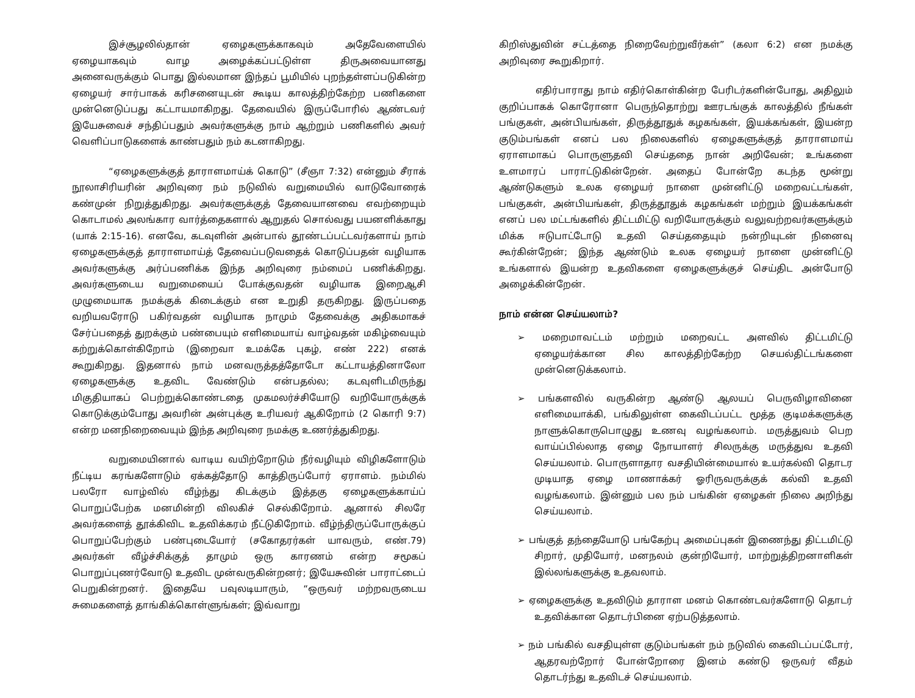இச்சூழலில்தான் ஏழைகளுக்காகவும் அதேவேளையில் ஏழையாகவும் வாழ அழைக்கப்பட்டுள்ள திருஅவையானது அனைவருக்கும் பொது இல்லமான இந்தப் பூமியில் புறந்தள்ளப்படுகின்ற ஏழையர் சார்பாகக் கரிசனையுடன் கூடிய காலத்திற்கேற்ற பணிகளை முன்னெடுப்பது கட்டாயமாகிறது. தேவையில் இருப்போரில் ஆண்டவர் இயேசுவைச் சந்திப்பதும் அவர்களுக்கு நாம் ஆற்றும் பணிகளில் அவர் வெளிப்பாடுகளைக் காண்பதும் நம் கடனாகிறது.
“ஏழைகளுக்குத் தாராளமாய்க் கொடு” (சீஞா 7:32) என்னும் சீராக் நூலாசிரியரின் அறிவுரை நம் நடுவில் வறுமையில் வாடுவோரைக் கண்முன் நிறுத்துகிறது. அவர்களுக்குத் தேவையானவை எவற்றையும் கொடாமல் அலங்கார வார்த்தைகளால் ஆறுதல் சொல்வது பயனளிக்காது (யாக் 2:15-16). எனவே, கடவுளின் அன்பால் தூண்டப்பட்டவர்களாய் நாம் ஏழைகளுக்குத் தாராளமாய்த் தேவைப்படுவதைக் கொடுப்பதன் வழியாக அவர்களுக்கு அர்ப்பணிக்க இந்த அறிவுரை நம்மைப் பணிக்கிறது. அவர்களுடைய வறுமையைப் போக்குவதன் வழியாக இறைஆசி முழுமையாக நமக்குக் கிடைக்கும் என உறுதி தருகிறது. இருப்பதை வறியவரோடு பகிர்வதன் வழியாக நாமும் தேவைக்கு அதிகமாகச் சேர்ப்பதைத் துறக்கும் பண்பையும் எளிமையாய் வாழ்வதன் மகிழ்வையும் கற்றுக்கொள்கிறோம் (இறைவா உமக்கே புகழ், எண் 222) எனக் கூறுகிறது. இதனால் நாம் மனவருத்தத்தோடோ கட்டாயத்தினாலோ ஏழைகளுக்கு உதவிட வேண்டும் என்பதல்ல; கடவுளிடமிருந்து மிகுதியாகப் பெற்றுக்கொண்டதை முகமலர்ச்சியோடு வறியோருக்குக் கொடுக்கும்போது அவரின் அன்புக்கு உரியவர் ஆகிறோம் (2 கொரி 9:7) என்ற மனநிறைவையும் இந்த அறிவுரை நமக்கு உணர்த்துகிறது.
வறுமையினால் வாடிய வயிற்றோடும் நீர்வழியும் விழிகளோடும் நீட்டிய கரங்களோடும் ஏக்கத்தோடு காத்திருப்போர் ஏராளம். நம்மில் பலரோ வாழ்வில் வீழ்ந்து கிடக்கும் இத்தகு ஏழைகளுக்காய்ப் பொறுப்பேற்க மனமின்றி விலகிச் செல்கிறோம். ஆனால் சிலரே அவர்களைத் தூக்கிவிட உதவிக்கரம் நீட்டுகிறோம். வீழ்ந்திருப்போருக்குப் பொறுப்பேற்கும் பண்புடையோர் (சகோதரர்கள் யாவரும், எண்.79) அவர்கள் வீழ்ச்சிக்குத் தாமும் ஒரு காரணம் என்ற சமூகப் பொறுப்புணர்வோடு உதவிட முன்வருகின்றனர்; இயேசுவின் பாராட்டைப் பெறுகின்றனர். இதையே பவுலடியாரும், “ஒருவர் மற்றவருடைய சுமைகளைத் தாங்கிக்கொள்ளுங்கள்; இவ்வாறு
கிறிஸ்துவின் சட்டத்தை நிறைவேற்றுவீர்கள்” (கலா 6:2) என நமக்கு அறிவுரை கூறுகிறார்.
எதிர்பாராது நாம் எதிர்கொள்கின்ற பேரிடர்களின்போது, அதிலும் குறிப்பாகக் கொரோனா பெருந்தொற்று ஊரடங்குக் காலத்தில் நீங்கள் பங்குகள், அன்பியங்கள், திருத்தூதுக் கழகங்கள், இயக்கங்கள், இயன்ற குடும்பங்கள் எனப் பல நிலைகளில் ஏழைகளுக்குத் தாராளமாய் ஏராளமாகப் பொருளுதவி செய்ததை நான் அறிவேன்; உங்களை உளமாரப் பாராட்டுகின்றேன். அதைப் போன்றே கடந்த மூன்று ஆண்டுகளும் உலக ஏழையர் நாளை முன்னிட்டு மறைவட்டங்கள், பங்குகள், அன்பியங்கள், திருத்தூதுக் கழகங்கள் மற்றும் இயக்கங்கள் எனப் பல மட்டங்களில் திட்டமிட்டு வறியோருக்கும் வலுவற்றவர்களுக்கும் மிக்க ஈடுபாட்டோடு உதவி செய்ததையும் நன்றியுடன் நினைவு கூர்கின்றேன்; இந்த ஆண்டும் உலக ஏழையர் நாளை முன்னிட்டு உங்களால் இயன்ற உதவிகளை ஏழைகளுக்குச் செய்திட அன்போடு அழைக்கின்றேன்.
நாம் என்ன செய்யலாம்?
➢ மறைமாவட்டம் மற்றும் மறைவட்ட அளவில் திட்டமிட்டு ஏழையர்க்கான சில காலத்திற்கேற்ற செயல்திட்டங்களை முன்னெடுக்கலாம்.
➢ பங்களவில் வருகின்ற ஆண்டு ஆலயப் பெருவிழாவினை எளிமையாக்கி, பங்கிலுள்ள கைவிடப்பட்ட மூத்த குடிமக்களுக்கு நாளுக்கொருபொழுது உணவு வழங்கலாம். மருத்துவம் பெற வாய்ப்பில்லாத ஏழை நோயாளர் சிலருக்கு மருத்துவ உதவி செய்யலாம். பொருளாதார வசதியின்மையால் உயர்கல்வி தொடர முடியாத ஏழை மாணாக்கர் ஓரிருவருக்குக் கல்வி உதவி வழங்கலாம். இன்னும் பல நம் பங்கின் ஏழைகள் நிலை அறிந்து செய்யலாம்.
➢ பங்குத் தந்தையோடு பங்கேற்பு அமைப்புகள் இணைந்து திட்டமிட்டு சிறார், முதியோர், மனநலம் குன்றியோர், மாற்றுத்திறனாளிகள் இல்லங்களுக்கு உதவலாம்.
➢ ஏழைகளுக்கு உதவிடும் தாராள மனம் கொண்டவர்களோடு தொடர் உதவிக்கான தொடர்பினை ஏற்படுத்தலாம்.
➢ நம் பங்கில் வசதியுள்ள குடும்பங்கள் நம் நடுவில் கைவிடப்பட்டோர், ஆதரவற்றோர் போன்றோரை இனம் கண்டு ஒருவர் வீதம் தொடர்ந்து உதவிடச் செய்யலாம்.